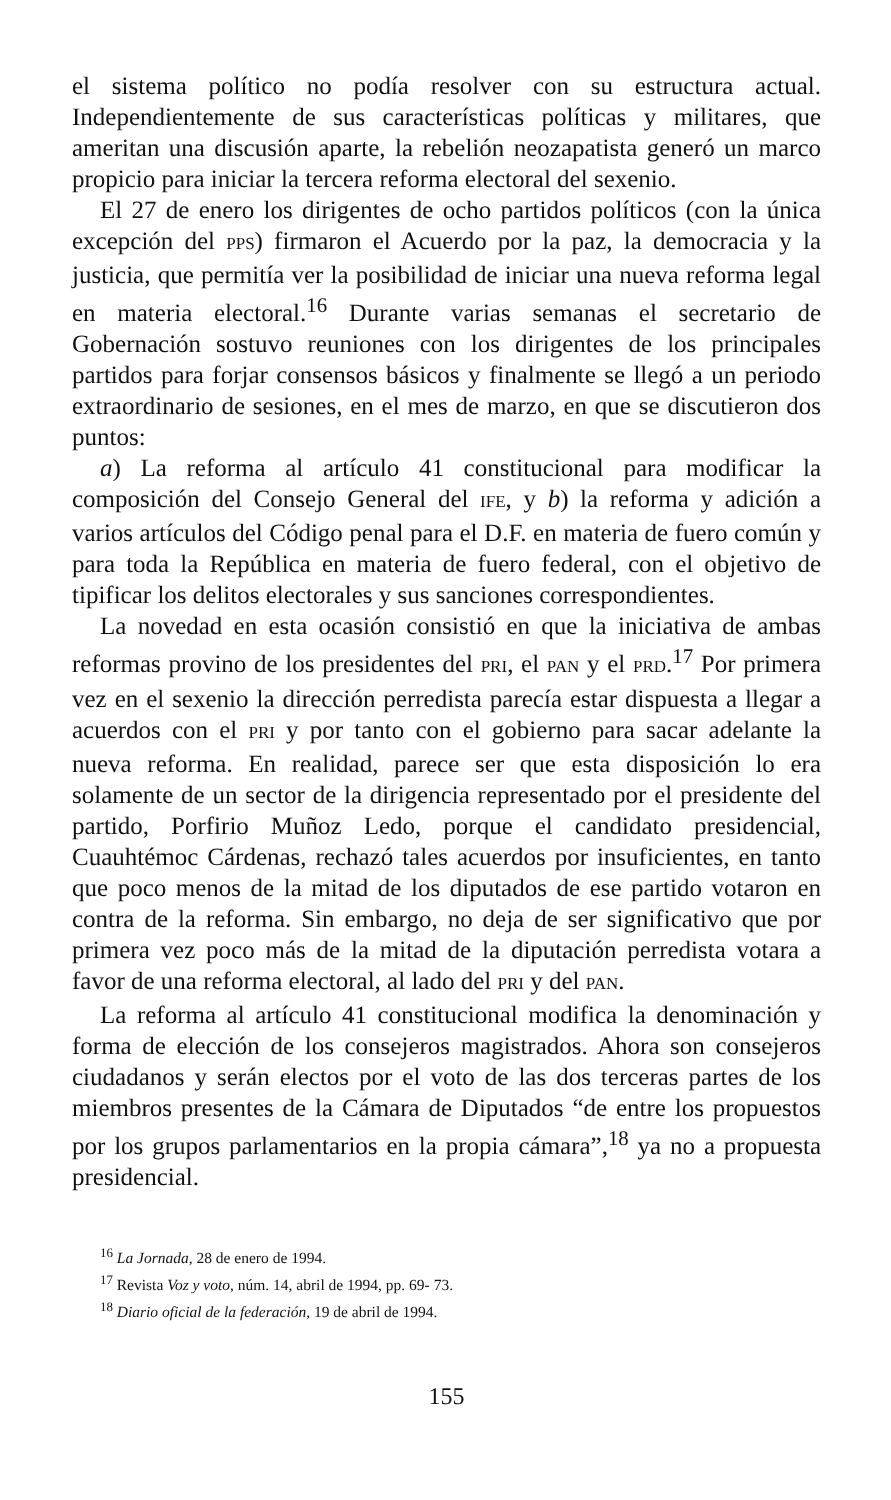el sistema político no podía resolver con su estructura actual. Independientemente de sus características políticas y militares, que ameritan una discusión aparte, la rebelión neozapatista generó un marco propicio para iniciar la tercera reforma electoral del sexenio.
El 27 de enero los dirigentes de ocho partidos políticos (con la única excepción del PPS) firmaron el Acuerdo por la paz, la democracia y la justicia, que permitía ver la posibilidad de iniciar una nueva reforma legal en materia electoral.<sup>16</sup> Durante varias semanas el secretario de Gobernación sostuvo reuniones con los dirigentes de los principales partidos para forjar consensos básicos y finalmente se llegó a un periodo extraordinario de sesiones, en el mes de marzo, en que se discutieron dos puntos:
a) La reforma al artículo 41 constitucional para modificar la composición del Consejo General del IFE, y b) la reforma y adición a varios artículos del Código penal para el D.F. en materia de fuero común y para toda la República en materia de fuero federal, con el objetivo de tipificar los delitos electorales y sus sanciones correspondientes.
La novedad en esta ocasión consistió en que la iniciativa de ambas reformas provino de los presidentes del PRI, el PAN y el PRD.<sup>17</sup> Por primera vez en el sexenio la dirección perredista parecía estar dispuesta a llegar a acuerdos con el PRI y por tanto con el gobierno para sacar adelante la nueva reforma. En realidad, parece ser que esta disposición lo era solamente de un sector de la dirigencia representado por el presidente del partido, Porfirio Muñoz Ledo, porque el candidato presidencial, Cuauhtémoc Cárdenas, rechazó tales acuerdos por insuficientes, en tanto que poco menos de la mitad de los diputados de ese partido votaron en contra de la reforma. Sin embargo, no deja de ser significativo que por primera vez poco más de la mitad de la diputación perredista votara a favor de una reforma electoral, al lado del PRI y del PAN.
La reforma al artículo 41 constitucional modifica la denominación y forma de elección de los consejeros magistrados. Ahora son consejeros ciudadanos y serán electos por el voto de las dos terceras partes de los miembros presentes de la Cámara de Diputados “de entre los propuestos por los grupos parlamentarios en la propia cámara”,<sup>18</sup> ya no a propuesta presidencial.
<sup>16</sup> La Jornada, 28 de enero de 1994.
<sup>17</sup> Revista Voz y voto, núm. 14, abril de 1994, pp. 69- 73.
<sup>18</sup> Diario oficial de la federación, 19 de abril de 1994.
155